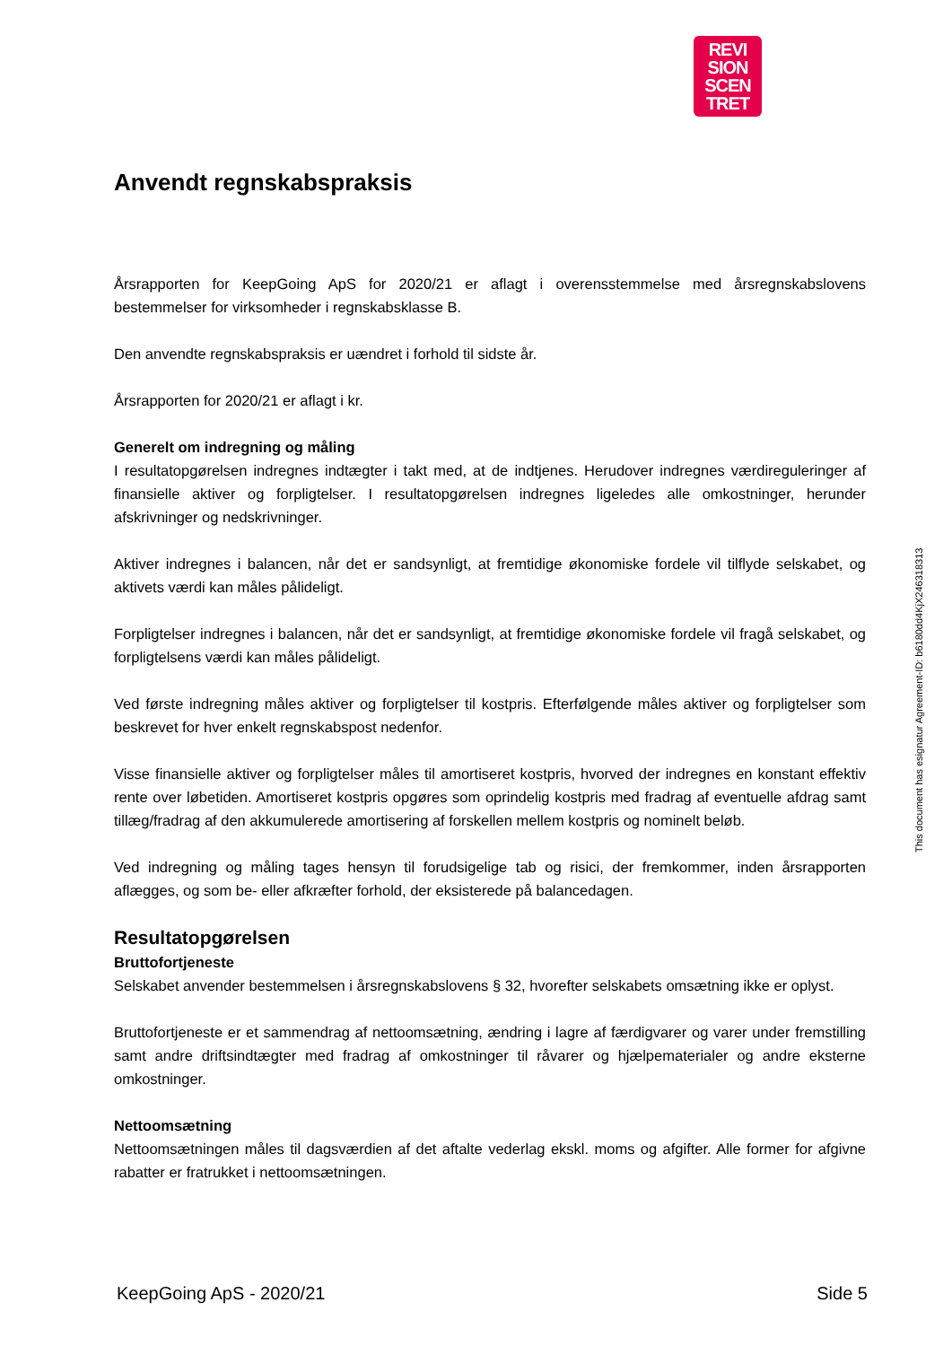REVI
SION
SCEN
TRET
Anvendt regnskabspraksis
Årsrapporten for KeepGoing ApS for 2020/21 er aflagt i overensstemmelse med årsregnskabslovens bestemmelser for virksomheder i regnskabsklasse B.
Den anvendte regnskabspraksis er uændret i forhold til sidste år.
Årsrapporten for 2020/21 er aflagt i kr.
Generelt om indregning og måling
I resultatopgørelsen indregnes indtægter i takt med, at de indtjenes. Herudover indregnes værdireguleringer af finansielle aktiver og forpligtelser. I resultatopgørelsen indregnes ligeledes alle omkostninger, herunder afskrivninger og nedskrivninger.
Aktiver indregnes i balancen, når det er sandsynligt, at fremtidige økonomiske fordele vil tilflyde selskabet, og aktivets værdi kan måles pålideligt.
Forpligtelser indregnes i balancen, når det er sandsynligt, at fremtidige økonomiske fordele vil fragå selskabet, og forpligtelsens værdi kan måles pålideligt.
Ved første indregning måles aktiver og forpligtelser til kostpris. Efterfølgende måles aktiver og forpligtelser som beskrevet for hver enkelt regnskabspost nedenfor.
Visse finansielle aktiver og forpligtelser måles til amortiseret kostpris, hvorved der indregnes en konstant effektiv rente over løbetiden. Amortiseret kostpris opgøres som oprindelig kostpris med fradrag af eventuelle afdrag samt tillæg/fradrag af den akkumulerede amortisering af forskellen mellem kostpris og nominelt beløb.
Ved indregning og måling tages hensyn til forudsigelige tab og risici, der fremkommer, inden årsrapporten aflægges, og som be- eller afkræfter forhold, der eksisterede på balancedagen.
Resultatopgørelsen
Bruttofortjeneste
Selskabet anvender bestemmelsen i årsregnskabslovens § 32, hvorefter selskabets omsætning ikke er oplyst.
Bruttofortjeneste er et sammendrag af nettoomsætning, ændring i lagre af færdigvarer og varer under fremstilling samt andre driftsindtægter med fradrag af omkostninger til råvarer og hjælpematerialer og andre eksterne omkostninger.
Nettoomsætning
Nettoomsætningen måles til dagsværdien af det aftalte vederlag ekskl. moms og afgifter. Alle former for afgivne rabatter er fratrukket i nettoomsætningen.
This document has esignatur Agreement-ID: b6180dd4KjX246318313
KeepGoing ApS - 2020/21 Side 5